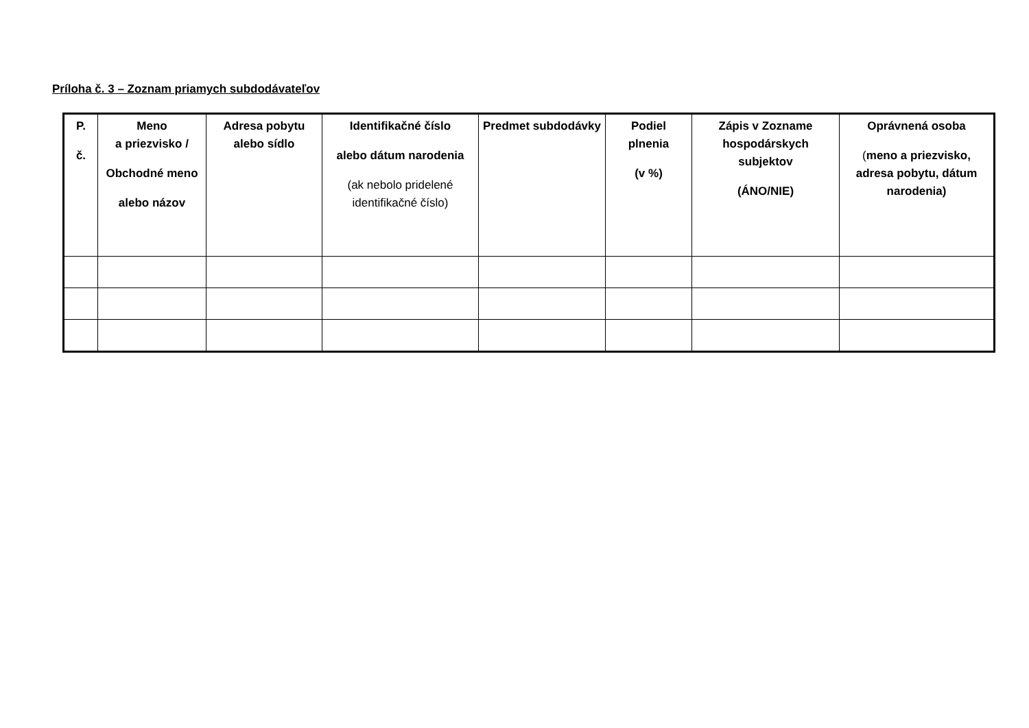Príloha č. 3 – Zoznam priamych subdodávateľov
| P. č. | Meno a priezvisko / Obchodné meno alebo názov | Adresa pobytu alebo sídlo | Identifikačné číslo alebo dátum narodenia (ak nebolo pridelené identifikačné číslo) | Predmet subdodávky | Podiel plnenia (v %) | Zápis v Zozname hospodárskych subjektov (ÁNO/NIE) | Oprávnená osoba ( meno a priezvisko, adresa pobytu, dátum narodenia) |
| --- | --- | --- | --- | --- | --- | --- | --- |